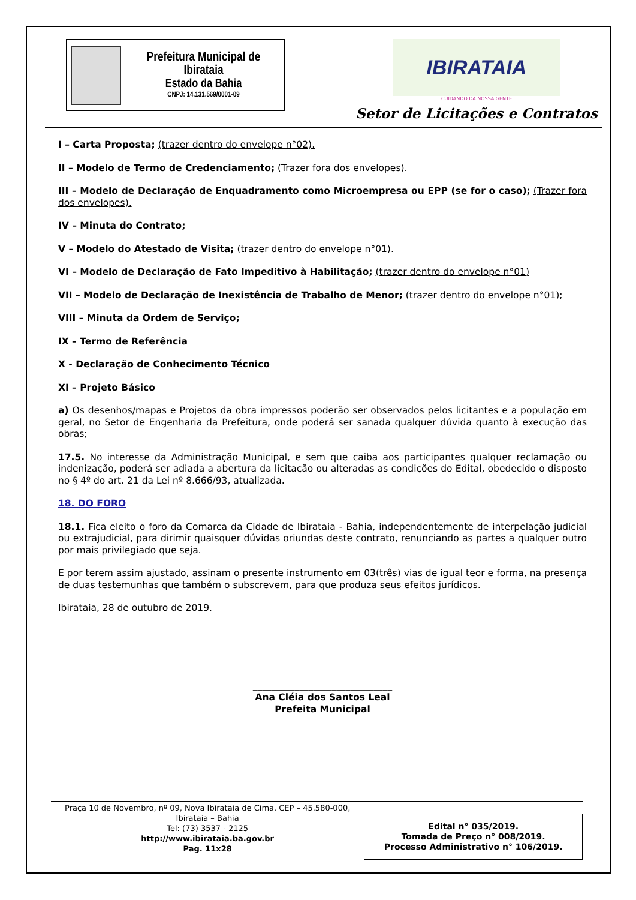Prefeitura Municipal de Ibirataia
Estado da Bahia
CNPJ: 14.131.569/0001-09
IBIRATAIA
CUIDANDO DA NOSSA GENTE
Setor de Licitações e Contratos
I – Carta Proposta; (trazer dentro do envelope n°02).
II – Modelo de Termo de Credenciamento; (Trazer fora dos envelopes).
III – Modelo de Declaração de Enquadramento como Microempresa ou EPP (se for o caso); (Trazer fora dos envelopes).
IV – Minuta do Contrato;
V – Modelo do Atestado de Visita; (trazer dentro do envelope n°01).
VI – Modelo de Declaração de Fato Impeditivo à Habilitação; (trazer dentro do envelope n°01)
VII – Modelo de Declaração de Inexistência de Trabalho de Menor; (trazer dentro do envelope n°01);
VIII – Minuta da Ordem de Serviço;
IX – Termo de Referência
X - Declaração de Conhecimento Técnico
XI – Projeto Básico
a) Os desenhos/mapas e Projetos da obra impressos poderão ser observados pelos licitantes e a população em geral, no Setor de Engenharia da Prefeitura, onde poderá ser sanada qualquer dúvida quanto à execução das obras;
17.5. No interesse da Administração Municipal, e sem que caiba aos participantes qualquer reclamação ou indenização, poderá ser adiada a abertura da licitação ou alteradas as condições do Edital, obedecido o disposto no § 4º do art. 21 da Lei nº 8.666/93, atualizada.
18. DO FORO
18.1. Fica eleito o foro da Comarca da Cidade de Ibirataia - Bahia, independentemente de interpelação judicial ou extrajudicial, para dirimir quaisquer dúvidas oriundas deste contrato, renunciando as partes a qualquer outro por mais privilegiado que seja.
E por terem assim ajustado, assinam o presente instrumento em 03(três) vias de igual teor e forma, na presença de duas testemunhas que também o subscrevem, para que produza seus efeitos jurídicos.
Ibirataia, 28 de outubro de 2019.
______________________________
Ana Cléia dos Santos Leal
Prefeita Municipal
Praça 10 de Novembro, nº 09, Nova Ibirataia de Cima, CEP – 45.580-000,
Ibirataia – Bahia
Tel: (73) 3537 - 2125
http://www.ibirataia.ba.gov.br
Pag. 11x28
Edital n° 035/2019.
Tomada de Preço n° 008/2019.
Processo Administrativo n° 106/2019.